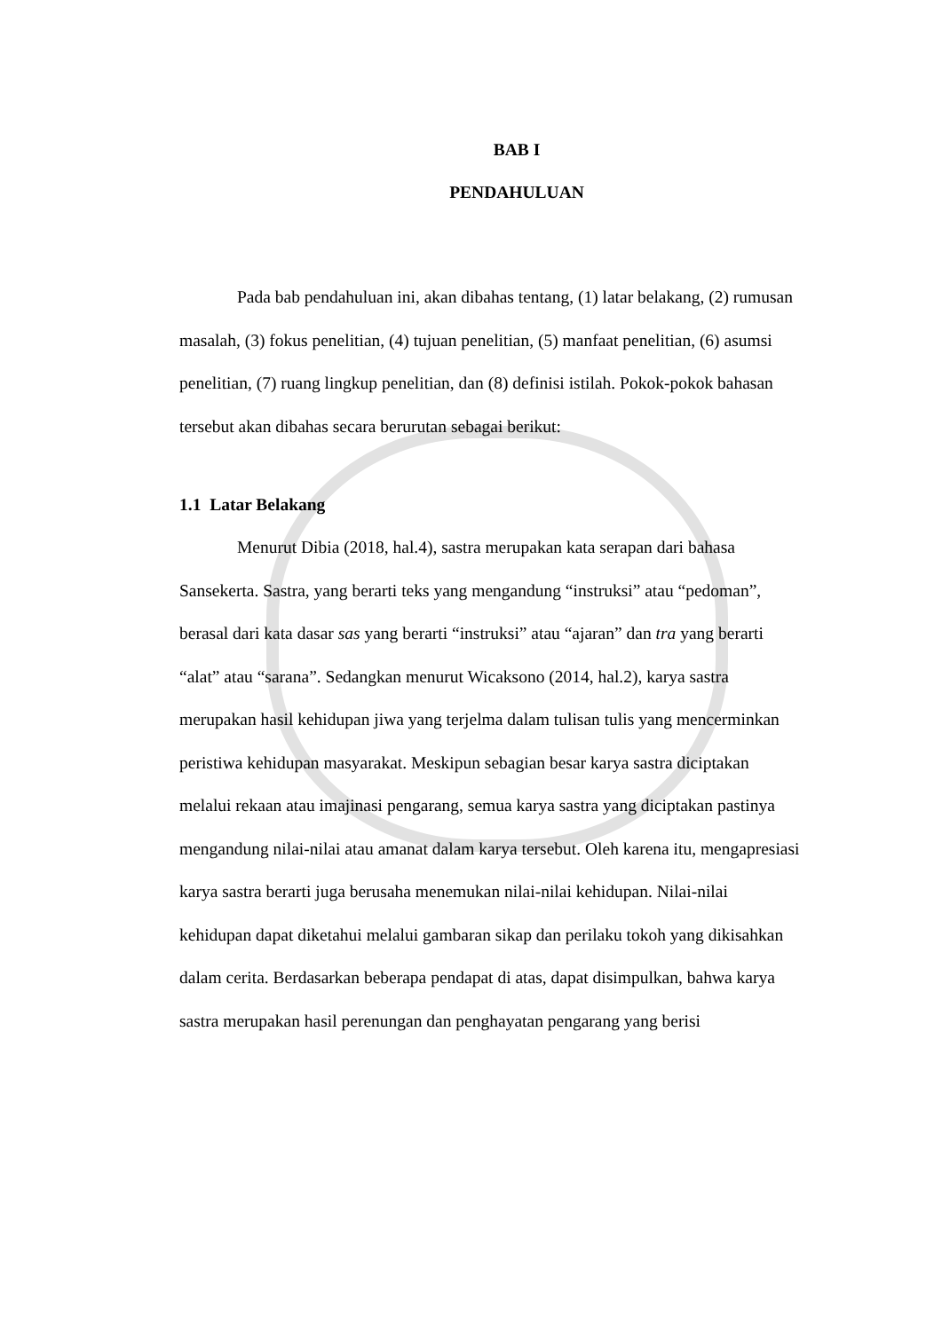BAB I
PENDAHULUAN
Pada bab pendahuluan ini, akan dibahas tentang, (1) latar belakang, (2) rumusan masalah, (3) fokus penelitian, (4) tujuan penelitian, (5) manfaat penelitian, (6) asumsi penelitian, (7) ruang lingkup penelitian, dan (8) definisi istilah. Pokok-pokok bahasan tersebut akan dibahas secara berurutan sebagai berikut:
1.1 Latar Belakang
Menurut Dibia (2018, hal.4), sastra merupakan kata serapan dari bahasa Sansekerta. Sastra, yang berarti teks yang mengandung “instruksi” atau “pedoman”, berasal dari kata dasar sas yang berarti “instruksi” atau “ajaran” dan tra yang berarti “alat” atau “sarana”. Sedangkan menurut Wicaksono (2014, hal.2), karya sastra merupakan hasil kehidupan jiwa yang terjelma dalam tulisan tulis yang mencerminkan peristiwa kehidupan masyarakat. Meskipun sebagian besar karya sastra diciptakan melalui rekaan atau imajinasi pengarang, semua karya sastra yang diciptakan pastinya mengandung nilai-nilai atau amanat dalam karya tersebut. Oleh karena itu, mengapresiasi karya sastra berarti juga berusaha menemukan nilai-nilai kehidupan. Nilai-nilai kehidupan dapat diketahui melalui gambaran sikap dan perilaku tokoh yang dikisahkan dalam cerita. Berdasarkan beberapa pendapat di atas, dapat disimpulkan, bahwa karya sastra merupakan hasil perenungan dan penghayatan pengarang yang berisi